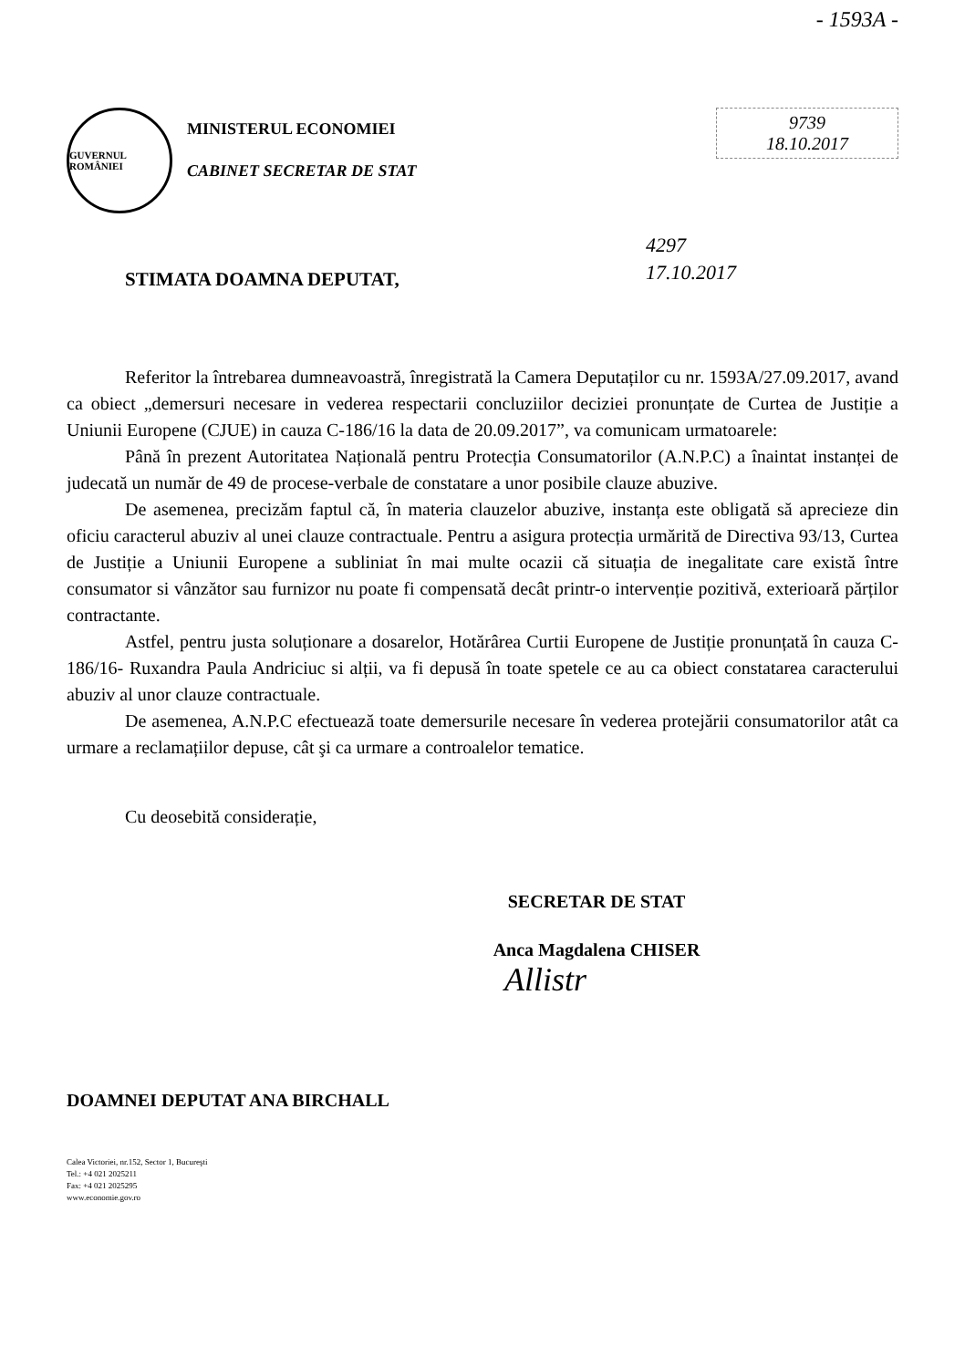- 1593A -
GUVERNUL ROMÂNIEI
MINISTERUL ECONOMIEI
CABINET SECRETAR DE STAT
9739
18.10.2017
4297
17.10.2017
STIMATA DOAMNA DEPUTAT,
Referitor la întrebarea dumneavoastră, înregistrată la Camera Deputaților cu nr. 1593A/27.09.2017, avand ca obiect „demersuri necesare in vederea respectarii concluziilor deciziei pronunțate de Curtea de Justiție a Uniunii Europene (CJUE) in cauza C-186/16 la data de 20.09.2017”, va comunicam urmatoarele:
Până în prezent Autoritatea Națională pentru Protecția Consumatorilor (A.N.P.C) a înaintat instanței de judecată un număr de 49 de procese-verbale de constatare a unor posibile clauze abuzive.
De asemenea, precizăm faptul că, în materia clauzelor abuzive, instanța este obligată să aprecieze din oficiu caracterul abuziv al unei clauze contractuale. Pentru a asigura protecția urmărită de Directiva 93/13, Curtea de Justiție a Uniunii Europene a subliniat în mai multe ocazii că situația de inegalitate care există între consumator si vânzător sau furnizor nu poate fi compensată decât printr-o intervenție pozitivă, exterioară părților contractante.
Astfel, pentru justa soluționare a dosarelor, Hotărârea Curtii Europene de Justiție pronunțată în cauza C-186/16- Ruxandra Paula Andriciuc si alții, va fi depusă în toate spetele ce au ca obiect constatarea caracterului abuziv al unor clauze contractuale.
De asemenea, A.N.P.C efectuează toate demersurile necesare în vederea protejării consumatorilor atât ca urmare a reclamațiilor depuse, cât şi ca urmare a controalelor tematice.
Cu deosebită considerație,
SECRETAR DE STAT
Anca Magdalena CHISER
Allistr
DOAMNEI DEPUTAT ANA BIRCHALL
Calea Victoriei, nr.152, Sector 1, Bucureşti
Tel.: +4 021 2025211
Fax: +4 021 2025295
www.economie.gov.ro